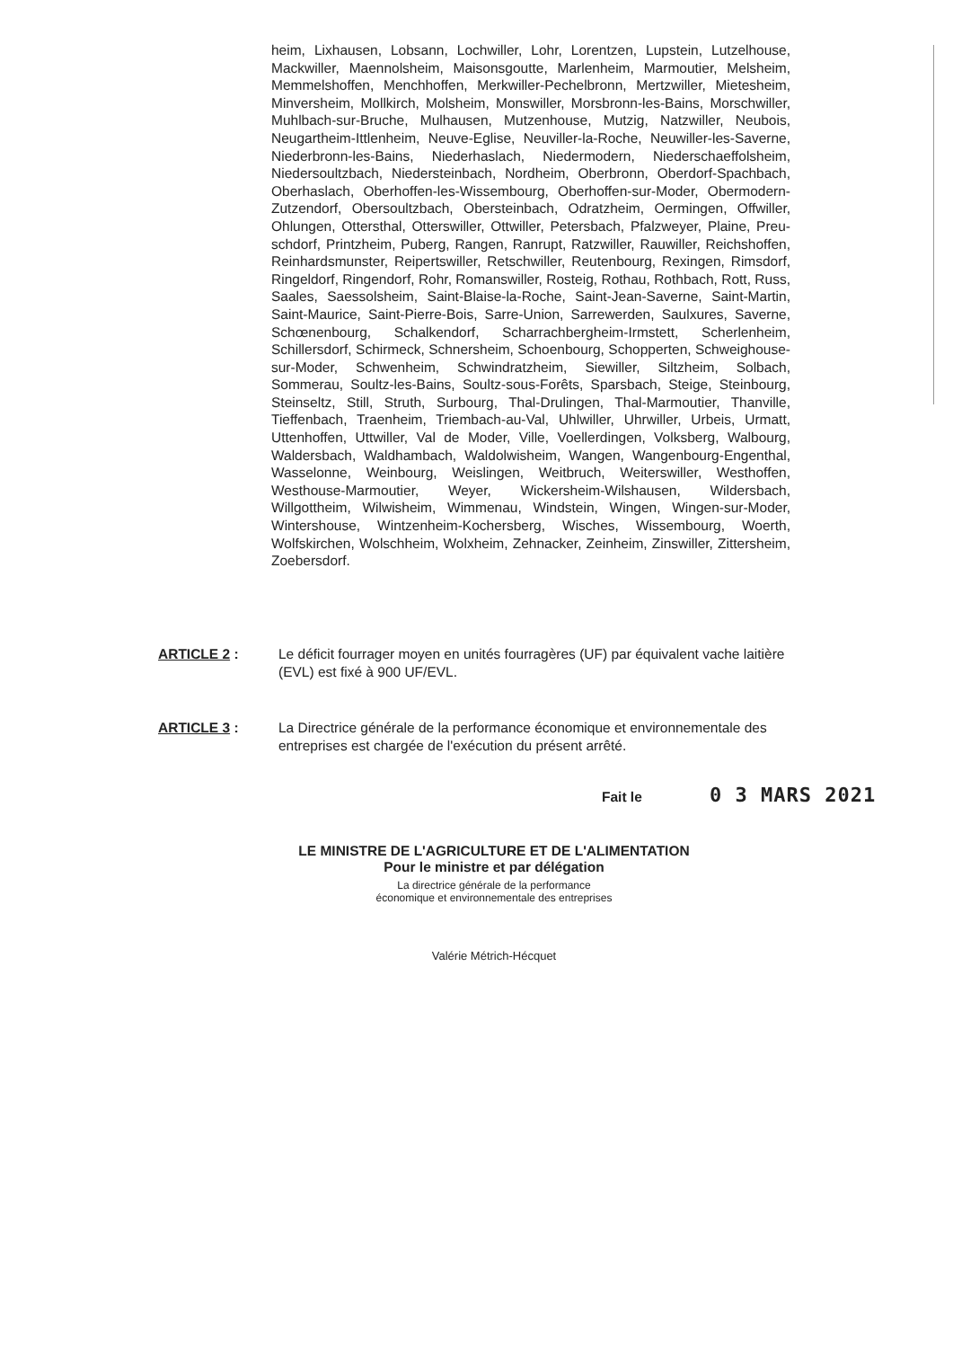heim, Lixhausen, Lobsann, Lochwiller, Lohr, Lorentzen, Lupstein, Lutzel­house, Mackwiller, Maennolsheim, Maisonsgoutte, Marlenheim, Marmoutier, Melsheim, Memmelshoffen, Menchhoffen, Merkwiller-Pechelbronn, Mertz­willer, Mietesheim, Minversheim, Mollkirch, Molsheim, Monswiller, Mors­bronn-les-Bains, Morschwiller, Muhlbach-sur-Bruche, Mulhausen, Mutzen­house, Mutzig, Natzwiller, Neubois, Neugartheim-Ittlenheim, Neuve-Eglise, Neuviller-la-Roche, Neuwiller-les-Saverne, Niederbronn-les-Bains, Niede­rhaslach, Niedermodern, Niederschaeffolsheim, Niedersoultzbach, Nieder­steinbach, Nordheim, Oberbronn, Oberdorf-Spachbach, Oberhaslach, Obe­rhoffen-les-Wissembourg, Oberhoffen-sur-Moder, Obermodern-Zutzendorf, Obersoultzbach, Obersteinbach, Odratzheim, Oermingen, Offwiller, Ohlun­gen, Ottersthal, Otterswiller, Ottwiller, Petersbach, Pfalzweyer, Plaine, Preu­schdorf, Printzheim, Puberg, Rangen, Ranrupt, Ratzwiller, Rauwiller, Reich­shoffen, Reinhardsmunster, Reipertswiller, Retschwiller, Reutenbourg, Rexingen, Rimsdorf, Ringeldorf, Ringendorf, Rohr, Romanswiller, Rosteig, Rothau, Rothbach, Rott, Russ, Saales, Saessolsheim, Saint-Blaise-la-Roche, Saint-Jean-Saverne, Saint-Martin, Saint-Maurice, Saint-Pierre-Bois, Sarre-Union, Sarrewerden, Saulxures, Saverne, Schœnenbourg, Schalken­dorf, Scharrachbergheim-Irmstett, Scherlenheim, Schillersdorf, Schirmeck, Schnersheim, Schoenbourg, Schopperten, Schweighouse-sur-Moder, Schwenheim, Schwindratzheim, Siewiller, Siltzheim, Solbach, Sommerau, Soultz-les-Bains, Soultz-sous-Forêts, Sparsbach, Steige, Steinbourg, Stein­seltz, Still, Struth, Surbourg, Thal-Drulingen, Thal-Marmoutier, Thanville, Tieffenbach, Traenheim, Triembach-au-Val, Uhlwiller, Uhrwiller, Urbeis, Ur­matt, Uttenhoffen, Uttwiller, Val de Moder, Ville, Voellerdingen, Volksberg, Walbourg, Waldersbach, Waldhambach, Waldolwisheim, Wangen, Wangen­bourg-Engenthal, Wasselonne, Weinbourg, Weislingen, Weitbruch, Weiters­willer, Westhoffen, Westhouse-Marmoutier, Weyer, Wickersheim-Wilshau­sen, Wildersbach, Willgottheim, Wilwisheim, Wimmenau, Windstein, Wingen, Wingen-sur-Moder, Wintershouse, Wintzenheim-Kochersberg, Wisches, Wissembourg, Woerth, Wolfskirchen, Wolschheim, Wolxheim, Zehnacker, Zeinheim, Zinswiller, Zittersheim, Zoebersdorf.
ARTICLE 2 : Le déficit fourrager moyen en unités fourragères (UF) par équivalent vache laitière (EVL) est fixé à 900 UF/EVL.
ARTICLE 3 : La Directrice générale de la performance économique et environnementale des entreprises est chargée de l'exécution du présent arrêté.
Fait le 0 3 MARS 2021
LE MINISTRE DE L'AGRICULTURE ET DE L'ALIMENTATION
Pour le ministre et par délégation
La directrice générale de la performance
économique et environnementale des entreprises
Valérie Métrich-Hécquet